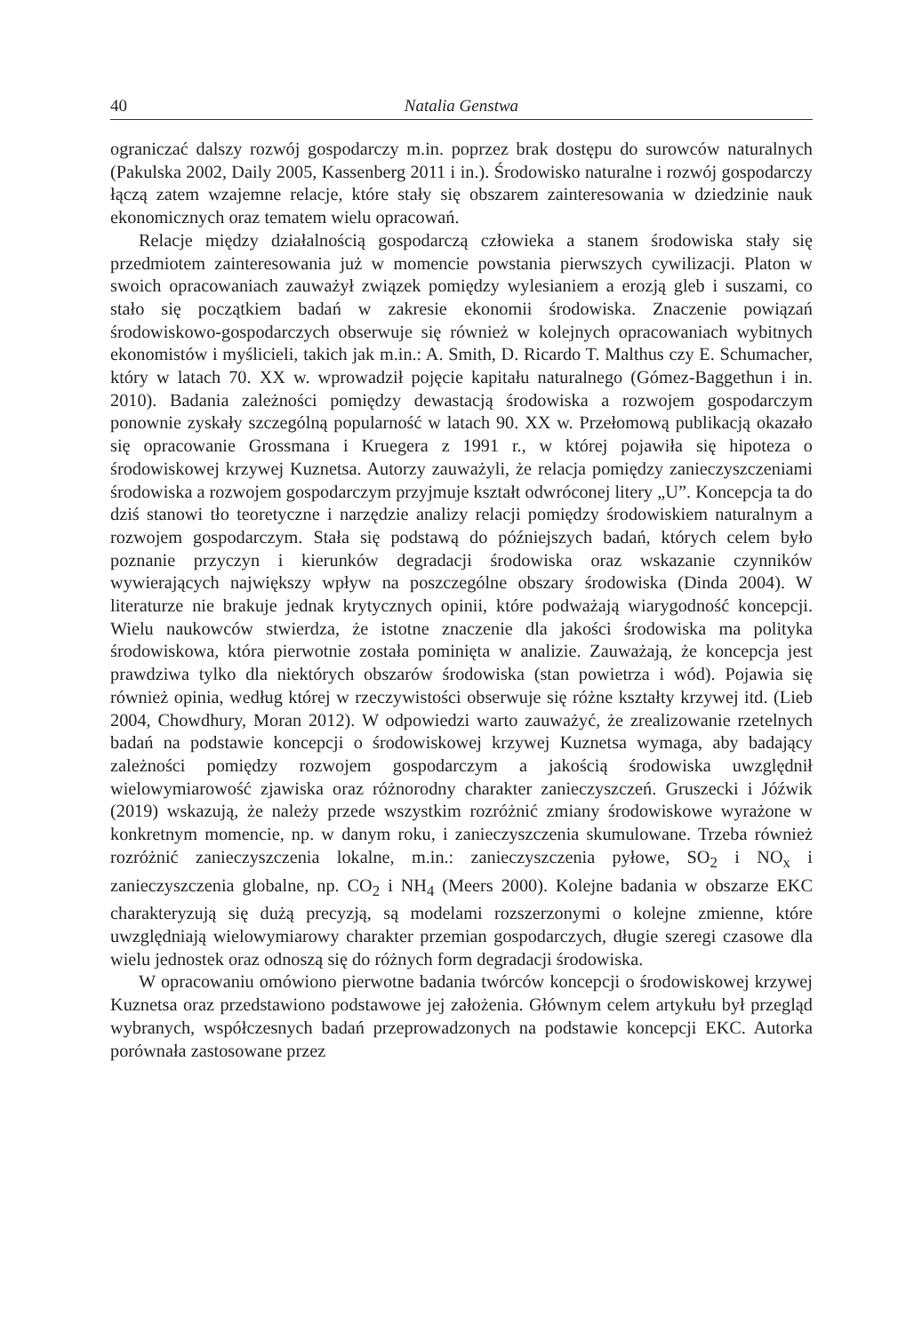40 Natalia Genstwa
ograniczać dalszy rozwój gospodarczy m.in. poprzez brak dostępu do surowców naturalnych (Pakulska 2002, Daily 2005, Kassenberg 2011 i in.). Środowisko naturalne i rozwój gospodarczy łączą zatem wzajemne relacje, które stały się obszarem zainteresowania w dziedzinie nauk ekonomicznych oraz tematem wielu opracowań.
Relacje między działalnością gospodarczą człowieka a stanem środowiska stały się przedmiotem zainteresowania już w momencie powstania pierwszych cywilizacji. Platon w swoich opracowaniach zauważył związek pomiędzy wylesianiem a erozją gleb i suszami, co stało się początkiem badań w zakresie ekonomii środowiska. Znaczenie powiązań środowiskowo-gospodarczych obserwuje się również w kolejnych opracowaniach wybitnych ekonomistów i myślicieli, takich jak m.in.: A. Smith, D. Ricardo T. Malthus czy E. Schumacher, który w latach 70. XX w. wprowadził pojęcie kapitału naturalnego (Gómez-Baggethun i in. 2010). Badania zależności pomiędzy dewastacją środowiska a rozwojem gospodarczym ponownie zyskały szczególną popularność w latach 90. XX w. Przełomową publikacją okazało się opracowanie Grossmana i Kruegera z 1991 r., w której pojawiła się hipoteza o środowiskowej krzywej Kuznetsa. Autorzy zauważyli, że relacja pomiędzy zanieczyszczeniami środowiska a rozwojem gospodarczym przyjmuje kształt odwróconej litery „U”. Koncepcja ta do dziś stanowi tło teoretyczne i narzędzie analizy relacji pomiędzy środowiskiem naturalnym a rozwojem gospodarczym. Stała się podstawą do późniejszych badań, których celem było poznanie przyczyn i kierunków degradacji środowiska oraz wskazanie czynników wywierających największy wpływ na poszczególne obszary środowiska (Dinda 2004). W literaturze nie brakuje jednak krytycznych opinii, które podważają wiarygodność koncepcji. Wielu naukowców stwierdza, że istotne znaczenie dla jakości środowiska ma polityka środowiskowa, która pierwotnie została pominięta w analizie. Zauważają, że koncepcja jest prawdziwa tylko dla niektórych obszarów środowiska (stan powietrza i wód). Pojawia się również opinia, według której w rzeczywistości obserwuje się różne kształty krzywej itd. (Lieb 2004, Chowdhury, Moran 2012). W odpowiedzi warto zauważyć, że zrealizowanie rzetelnych badań na podstawie koncepcji o środowiskowej krzywej Kuznetsa wymaga, aby badający zależności pomiędzy rozwojem gospodarczym a jakością środowiska uwzględnił wielowymiarowość zjawiska oraz różnorodny charakter zanieczyszczeń. Gruszecki i Jóźwik (2019) wskazują, że należy przede wszystkim rozróżnić zmiany środowiskowe wyrażone w konkretnym momencie, np. w danym roku, i zanieczyszczenia skumulowane. Trzeba również rozróżnić zanieczyszczenia lokalne, m.in.: zanieczyszczenia pyłowe, SO<sub>2</sub> i NO<sub>x</sub> i zanieczyszczenia globalne, np. CO<sub>2</sub> i NH<sub>4</sub> (Meers 2000). Kolejne badania w obszarze EKC charakteryzują się dużą precyzją, są modelami rozszerzonymi o kolejne zmienne, które uwzględniają wielowymiarowy charakter przemian gospodarczych, długie szeregi czasowe dla wielu jednostek oraz odnoszą się do różnych form degradacji środowiska.
W opracowaniu omówiono pierwotne badania twórców koncepcji o środowiskowej krzywej Kuznetsa oraz przedstawiono podstawowe jej założenia. Głównym celem artykułu był przegląd wybranych, współczesnych badań przeprowadzonych na podstawie koncepcji EKC. Autorka porównała zastosowane przez